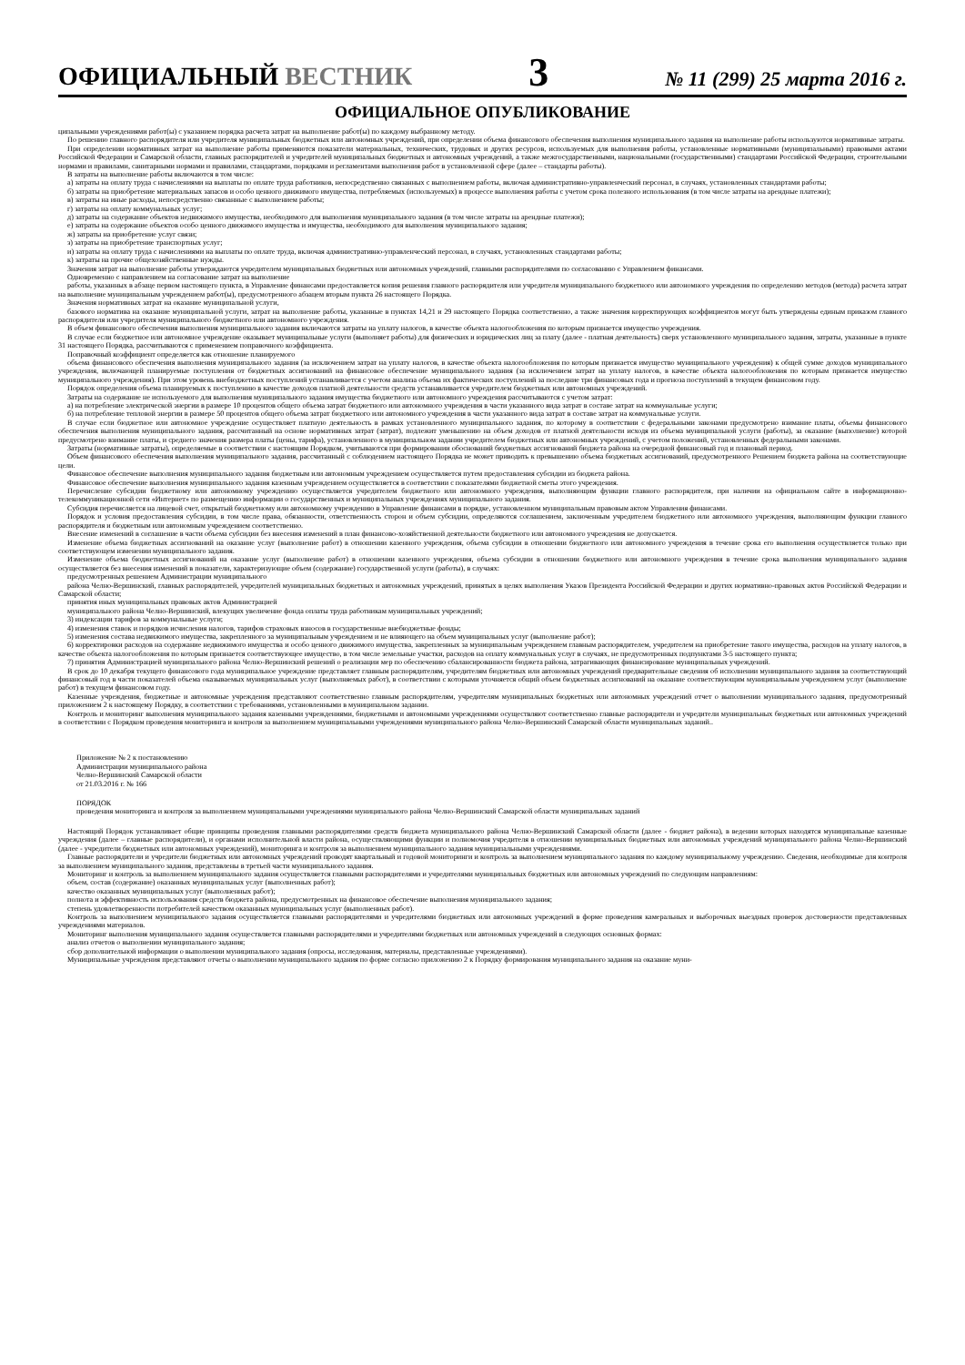ОФИЦИАЛЬНЫЙ ВЕСТНИК
3
№ 11 (299) 25 марта 2016 г.
ОФИЦИАЛЬНОЕ ОПУБЛИКОВАНИЕ
ципальными учреждениями работ(ы) с указанием порядка расчета затрат на выполнение работ(ы) по каждому выбранному методу.
По решению главного распорядителя или учредителя муниципальных бюджетных или автономных учреждений, при определении объема финансового обеспечения выполнения муниципального задания на выполнение работы используются нормативные затраты.
При определении нормативных затрат на выполнение работы применяются показатели материальных, технических, трудовых и других ресурсов, используемых для выполнения работы, установленные нормативными (муниципальными) правовыми актами Российской Федерации и Самарской области, главных распорядителей и учредителей муниципальных бюджетных и автономных учреждений, а также межгосударственными, национальными (государственными) стандартами Российской Федерации, строительными нормами и правилами, санитарными нормами и правилами, стандартами, порядками и регламентами выполнения работ в установленной сфере (далее – стандарты работы).
В затраты на выполнение работы включаются в том числе:
а) затраты на оплату труда с начислениями на выплаты по оплате труда работников, непосредственно связанных с выполнением работы, включая административно-управленческий персонал, в случаях, установленных стандартами работы;
б) затраты на приобретение материальных запасов и особо ценного движимого имущества, потребляемых (используемых) в процессе выполнения работы с учетом срока полезного использования (в том числе затраты на арендные платежи);
в) затраты на иные расходы, непосредственно связанные с выполнением работы;
г) затраты на оплату коммунальных услуг;
д) затраты на содержание объектов недвижимого имущества, необходимого для выполнения муниципального задания (в том числе затраты на арендные платежи);
е) затраты на содержание объектов особо ценного движимого имущества и имущества, необходимого для выполнения муниципального задания;
ж) затраты на приобретение услуг связи;
з) затраты на приобретение транспортных услуг;
и) затраты на оплату труда с начислениями на выплаты по оплате труда, включая административно-управленческий персонал, в случаях, установленных стандартами работы;
к) затраты на прочие общехозяйственные нужды.
Значения затрат на выполнение работы утверждаются учредителем муниципальных бюджетных или автономных учреждений, главными распорядителями по согласованию с Управлением финансами.
Одновременно с направлением на согласование затрат на выполнение
работы, указанных в абзаце первом настоящего пункта, в Управление финансами предоставляется копия решения главного распорядителя или учредителя муниципального бюджетного или автономного учреждения по определению методов (метода) расчета затрат на выполнение муниципальным учреждением работ(ы), предусмотренного абзацем вторым пункта 26 настоящего Порядка.
Значения нормативных затрат на оказание муниципальной услуги,
базового норматива на оказание муниципальной услуги, затрат на выполнение работы, указанные в пунктах 14,21 и 29 настоящего Порядка соответственно, а также значения корректирующих коэффициентов могут быть утверждены единым приказом главного распорядителя или учредителя муниципального бюджетного или автономного учреждения.
В объем финансового обеспечения выполнения муниципального задания включаются затраты на уплату налогов, в качестве объекта налогообложения по которым признается имущество учреждения.
В случае если бюджетное или автономное учреждение оказывает муниципальные услуги (выполняет работы) для физических и юридических лиц за плату (далее - платная деятельность) сверх установленного муниципального задания, затраты, указанные в пункте 31 настоящего Порядка, рассчитываются с применением поправочного коэффициента.
Поправочный коэффициент определяется как отношение планируемого
объема финансового обеспечения выполнения муниципального задания (за исключением затрат на уплату налогов, в качестве объекта налогообложения по которым признается имущество муниципального учреждения) к общей сумме доходов муниципального учреждения, включающей планируемые поступления от бюджетных ассигнований на финансовое обеспечение муниципального задания (за исключением затрат на уплату налогов, в качестве объекта налогообложения по которым признается имущество муниципального учреждения). При этом уровень внебюджетных поступлений устанавливается с учетом анализа объема их фактических поступлений за последние три финансовых года и прогноза поступлений в текущем финансовом году.
Порядок определения объема планируемых к поступлению в качестве доходов платной деятельности средств устанавливается учредителем бюджетных или автономных учреждений.
Затраты на содержание не используемого для выполнения муниципального задания имущества бюджетного или автономного учреждения рассчитываются с учетом затрат:
а) на потребление электрической энергии в размере 10 процентов общего объема затрат бюджетного или автономного учреждения в части указанного вида затрат в составе затрат на коммунальные услуги;
б) на потребление тепловой энергии в размере 50 процентов общего объема затрат бюджетного или автономного учреждения в части указанного вида затрат в составе затрат на коммунальные услуги.
В случае если бюджетное или автономное учреждение осуществляет платную деятельность в рамках установленного муниципального задания, по которому в соответствии с федеральными законами предусмотрено взимание платы, объемы финансового обеспечения выполнения муниципального задания, рассчитанный на основе нормативных затрат (затрат), подлежит уменьшению на объем доходов от платной деятельности исходя из объема муниципальной услуги (работы), за оказание (выполнение) которой предусмотрено взимание платы, и среднего значения размера платы (цены, тарифа), установленного в муниципальном задании учредителем бюджетных или автономных учреждений, с учетом положений, установленных федеральными законами.
Затраты (нормативные затраты), определяемые в соответствии с настоящим Порядком, учитываются при формировании обоснований бюджетных ассигнований бюджета района на очередной финансовый год и плановый период.
Объем финансового обеспечения выполнения муниципального задания, рассчитанный с соблюдением настоящего Порядка не может приводить к превышению объема бюджетных ассигнований, предусмотренного Решением бюджета района на соответствующие цели.
Финансовое обеспечение выполнения муниципального задания бюджетным или автономным учреждением осуществляется путем предоставления субсидии из бюджета района.
Финансовое обеспечение выполнения муниципального задания казенным учреждением осуществляется в соответствии с показателями бюджетной сметы этого учреждения.
Перечисление субсидии бюджетному или автономному учреждению осуществляется учредителем бюджетного или автономного учреждения, выполняющим функции главного распорядителя, при наличии на официальном сайте в информационно-телекоммуникационной сети «Интернет» по размещению информации о государственных и муниципальных учреждениях муниципального задания.
Субсидия перечисляется на лицевой счет, открытый бюджетному или автономному учреждению в Управление финансами в порядке, установленном муниципальным правовым актом Управления финансами.
Порядок и условия предоставления субсидии, в том числе права, обязанности, ответственность сторон и объем субсидии, определяются соглашением, заключенным учредителем бюджетного или автономного учреждения, выполняющим функции главного распорядителя и бюджетным или автономным учреждением соответственно.
Внесение изменений в соглашение в части объема субсидии без внесения изменений в план финансово-хозяйственной деятельности бюджетного или автономного учреждения не допускается.
Изменение объема бюджетных ассигнований на оказание услуг (выполнение работ) в отношении казенного учреждения, объема субсидии в отношении бюджетного или автономного учреждения в течение срока его выполнения осуществляется только при соответствующем изменении муниципального задания.
Изменение объема бюджетных ассигнований на оказание услуг (выполнение работ) в отношении казенного учреждения, объема субсидии в отношении бюджетного или автономного учреждения в течение срока выполнения муниципального задания осуществляется без внесения изменений в показатели, характеризующие объем (содержание) государственной услуги (работы), в случаях:
предусмотренных решением Администрации муниципального
района Челно-Вершинский, главных распорядителей, учредителей муниципальных бюджетных и автономных учреждений, принятых в целях выполнения Указов Президента Российской Федерации и других нормативно-правовых актов Российской Федерации и Самарской области;
принятия иных муниципальных правовых актов Администрацией
муниципального района Челно-Вершинский, влекущих увеличение фонда оплаты труда работникам муниципальных учреждений;
3) индексации тарифов за коммунальные услуги;
4) изменения ставок и порядков исчисления налогов, тарифов страховых взносов в государственные внебюджетные фонды;
5) изменения состава недвижимого имущества, закрепленного за муниципальным учреждением и не влияющего на объем муниципальных услуг (выполнение работ);
6) корректировки расходов на содержание недвижимого имущества и особо ценного движимого имущества, закрепленных за муниципальным учреждением главным распорядителем, учредителем на приобретение такого имущества, расходов на уплату налогов, в качестве объекта налогообложения по которым признается соответствующее имущество, в том числе земельные участки, расходов на оплату коммунальных услуг в случаях, не предусмотренных подпунктами 3-5 настоящего пункта;
7) принятия Администрацией муниципального района Челно-Вершинский решений о реализации мер по обеспечению сбалансированности бюджета района, затрагивающих финансирование муниципальных учреждений.
В срок до 10 декабря текущего финансового года муниципальное учреждение представляет главным распорядителям, учредителям бюджетных или автономных учреждений предварительные сведения об исполнении муниципального задания за соответствующий финансовый год в части показателей объема оказываемых муниципальных услуг (выполняемых работ), в соответствии с которыми уточняется общий объем бюджетных ассигнований на оказание соответствующим муниципальным учреждением услуг (выполнение работ) в текущем финансовом году.
Казенные учреждения, бюджетные и автономные учреждения представляют соответственно главным распорядителям, учредителям муниципальных бюджетных или автономных учреждений отчет о выполнении муниципального задания, предусмотренный приложением 2 к настоящему Порядку, в соответствии с требованиями, установленными в муниципальном задании.
Контроль и мониторинг выполнения муниципального задания казенными учреждениями, бюджетными и автономными учреждениями осуществляют соответственно главные распорядители и учредители муниципальных бюджетных или автономных учреждений в соответствии с Порядком проведения мониторинга и контроля за выполнением муниципальными учреждениями муниципального района Челно-Вершинский Самарской области муниципальных заданий..
Приложение № 2 к постановлению
Администрации муниципального района
Челно-Вершинский Самарской области
от 21.03.2016 г. № 166
ПОРЯДОК
проведения мониторинга и контроля за выполнением муниципальными учреждениями муниципального района Челно-Вершинский Самарской области муниципальных заданий
Настоящий Порядок устанавливает общие принципы проведения главными распорядителями средств бюджета муниципального района Челно-Вершинский Самарской области (далее - бюджет района), в ведении которых находятся муниципальные казенные учреждения (далее – главные распорядители), и органами исполнительной власти района, осуществляющими функции и полномочия учредителя в отношении муниципальных бюджетных или автономных учреждений муниципального района Челно-Вершинский (далее - учредители бюджетных или автономных учреждений), мониторинга и контроля за выполнением муниципального задания муниципальными учреждениями.
Главные распорядители и учредители бюджетных или автономных учреждений проводят квартальный и годовой мониторинги и контроль за выполнением муниципального задания по каждому муниципальному учреждению. Сведения, необходимые для контроля за выполнением муниципального задания, представлены в третьей части муниципального задания.
Мониторинг и контроль за выполнением муниципального задания осуществляется главными распорядителями и учредителями муниципальных бюджетных или автономных учреждений по следующим направлениям:
объем, состав (содержание) оказанных муниципальных услуг (выполненных работ);
качество оказанных муниципальных услуг (выполненных работ);
полнота и эффективность использования средств бюджета района, предусмотренных на финансовое обеспечение выполнения муниципального задания;
степень удовлетворенности потребителей качеством оказанных муниципальных услуг (выполненных работ).
Контроль за выполнением муниципального задания осуществляется главными распорядителями и учредителями бюджетных или автономных учреждений в форме проведения камеральных и выборочных выездных проверок достоверности представленных учреждениями материалов.
Мониторинг выполнения муниципального задания осуществляется главными распорядителями и учредителями бюджетных или автономных учреждений в следующих основных формах:
анализ отчетов о выполнении муниципального задания;
сбор дополнительной информации о выполнении муниципального задания (опросы, исследования, материалы, представленные учреждениями).
Муниципальные учреждения представляют отчеты о выполнении муниципального задания по форме согласно приложению 2 к Порядку формирования муниципального задания на оказание муни-